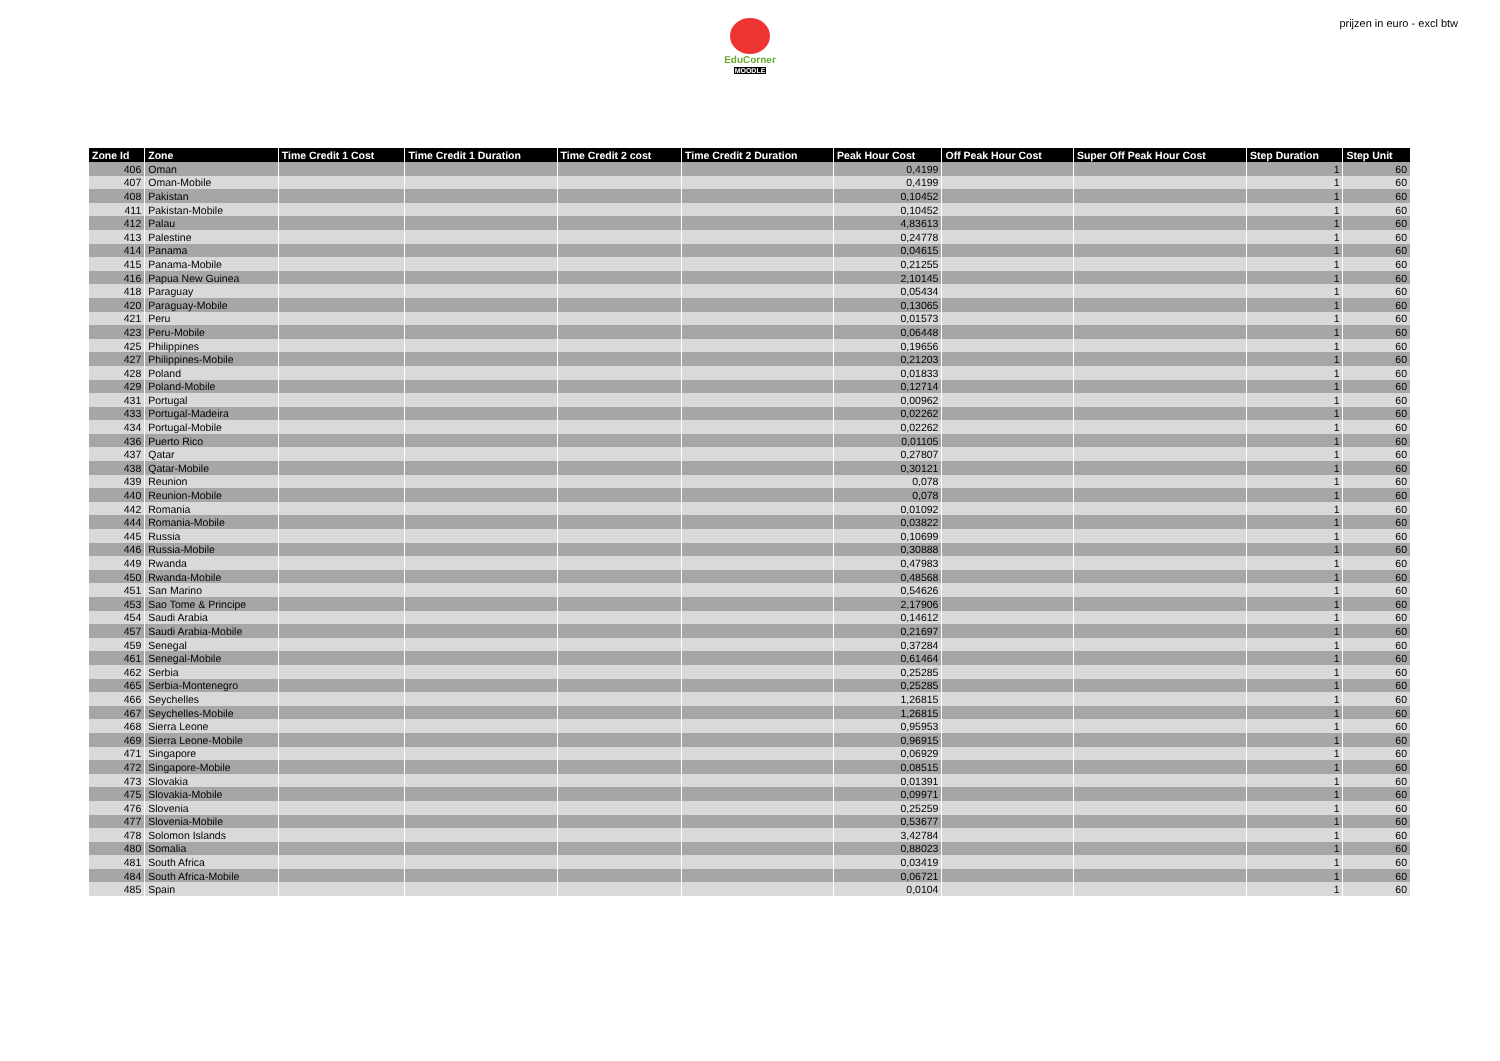EduCorner
MOODLE
prijzen in euro - excl btw
| Zone Id | Zone | Time Credit 1 Cost | Time Credit 1 Duration | Time Credit 2 cost | Time Credit 2 Duration | Peak Hour Cost | Off Peak Hour Cost | Super Off Peak Hour Cost | Step Duration | Step Unit |
| --- | --- | --- | --- | --- | --- | --- | --- | --- | --- | --- |
| 406 | Oman | | | | | 0,4199 | | | 1 | 60 |
| 407 | Oman-Mobile | | | | | 0,4199 | | | 1 | 60 |
| 408 | Pakistan | | | | | 0,10452 | | | 1 | 60 |
| 411 | Pakistan-Mobile | | | | | 0,10452 | | | 1 | 60 |
| 412 | Palau | | | | | 4,83613 | | | 1 | 60 |
| 413 | Palestine | | | | | 0,24778 | | | 1 | 60 |
| 414 | Panama | | | | | 0,04615 | | | 1 | 60 |
| 415 | Panama-Mobile | | | | | 0,21255 | | | 1 | 60 |
| 416 | Papua New Guinea | | | | | 2,10145 | | | 1 | 60 |
| 418 | Paraguay | | | | | 0,05434 | | | 1 | 60 |
| 420 | Paraguay-Mobile | | | | | 0,13065 | | | 1 | 60 |
| 421 | Peru | | | | | 0,01573 | | | 1 | 60 |
| 423 | Peru-Mobile | | | | | 0,06448 | | | 1 | 60 |
| 425 | Philippines | | | | | 0,19656 | | | 1 | 60 |
| 427 | Philippines-Mobile | | | | | 0,21203 | | | 1 | 60 |
| 428 | Poland | | | | | 0,01833 | | | 1 | 60 |
| 429 | Poland-Mobile | | | | | 0,12714 | | | 1 | 60 |
| 431 | Portugal | | | | | 0,00962 | | | 1 | 60 |
| 433 | Portugal-Madeira | | | | | 0,02262 | | | 1 | 60 |
| 434 | Portugal-Mobile | | | | | 0,02262 | | | 1 | 60 |
| 436 | Puerto Rico | | | | | 0,01105 | | | 1 | 60 |
| 437 | Qatar | | | | | 0,27807 | | | 1 | 60 |
| 438 | Qatar-Mobile | | | | | 0,30121 | | | 1 | 60 |
| 439 | Reunion | | | | | 0,078 | | | 1 | 60 |
| 440 | Reunion-Mobile | | | | | 0,078 | | | 1 | 60 |
| 442 | Romania | | | | | 0,01092 | | | 1 | 60 |
| 444 | Romania-Mobile | | | | | 0,03822 | | | 1 | 60 |
| 445 | Russia | | | | | 0,10699 | | | 1 | 60 |
| 446 | Russia-Mobile | | | | | 0,30888 | | | 1 | 60 |
| 449 | Rwanda | | | | | 0,47983 | | | 1 | 60 |
| 450 | Rwanda-Mobile | | | | | 0,48568 | | | 1 | 60 |
| 451 | San Marino | | | | | 0,54626 | | | 1 | 60 |
| 453 | Sao Tome & Principe | | | | | 2,17906 | | | 1 | 60 |
| 454 | Saudi Arabia | | | | | 0,14612 | | | 1 | 60 |
| 457 | Saudi Arabia-Mobile | | | | | 0,21697 | | | 1 | 60 |
| 459 | Senegal | | | | | 0,37284 | | | 1 | 60 |
| 461 | Senegal-Mobile | | | | | 0,61464 | | | 1 | 60 |
| 462 | Serbia | | | | | 0,25285 | | | 1 | 60 |
| 465 | Serbia-Montenegro | | | | | 0,25285 | | | 1 | 60 |
| 466 | Seychelles | | | | | 1,26815 | | | 1 | 60 |
| 467 | Seychelles-Mobile | | | | | 1,26815 | | | 1 | 60 |
| 468 | Sierra Leone | | | | | 0,95953 | | | 1 | 60 |
| 469 | Sierra Leone-Mobile | | | | | 0,96915 | | | 1 | 60 |
| 471 | Singapore | | | | | 0,06929 | | | 1 | 60 |
| 472 | Singapore-Mobile | | | | | 0,08515 | | | 1 | 60 |
| 473 | Slovakia | | | | | 0,01391 | | | 1 | 60 |
| 475 | Slovakia-Mobile | | | | | 0,09971 | | | 1 | 60 |
| 476 | Slovenia | | | | | 0,25259 | | | 1 | 60 |
| 477 | Slovenia-Mobile | | | | | 0,53677 | | | 1 | 60 |
| 478 | Solomon Islands | | | | | 3,42784 | | | 1 | 60 |
| 480 | Somalia | | | | | 0,88023 | | | 1 | 60 |
| 481 | South Africa | | | | | 0,03419 | | | 1 | 60 |
| 484 | South Africa-Mobile | | | | | 0,06721 | | | 1 | 60 |
| 485 | Spain | | | | | 0,0104 | | | 1 | 60 |